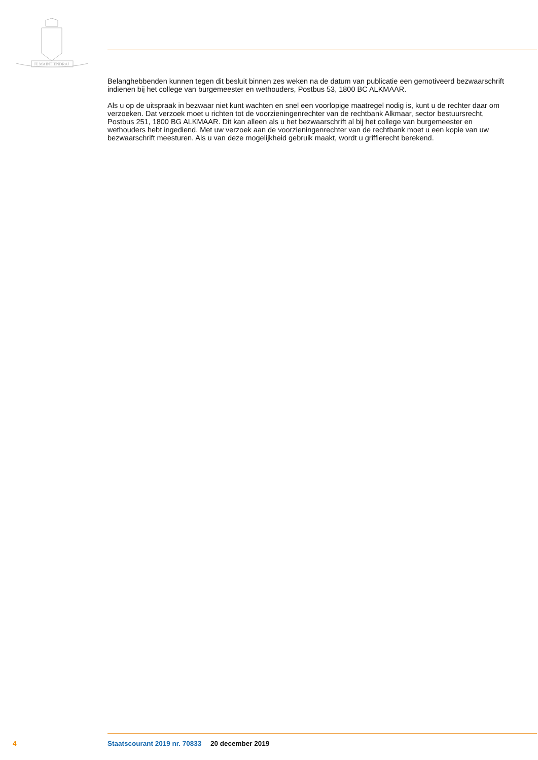JE MAINTIENDRAI
Belanghebbenden kunnen tegen dit besluit binnen zes weken na de datum van publicatie een gemotiveerd bezwaarschrift indienen bij het college van burgemeester en wethouders, Postbus 53, 1800 BC ALKMAAR.
Als u op de uitspraak in bezwaar niet kunt wachten en snel een voorlopige maatregel nodig is, kunt u de rechter daar om verzoeken. Dat verzoek moet u richten tot de voorzieningenrechter van de rechtbank Alkmaar, sector bestuursrecht, Postbus 251, 1800 BG ALKMAAR. Dit kan alleen als u het bezwaarschrift al bij het college van burgemeester en wethouders hebt ingediend. Met uw verzoek aan de voorzieningenrechter van de rechtbank moet u een kopie van uw bezwaarschrift meesturen. Als u van deze mogelijkheid gebruik maakt, wordt u griffierecht berekend.
4 Staatscourant 2019 nr. 70833 20 december 2019